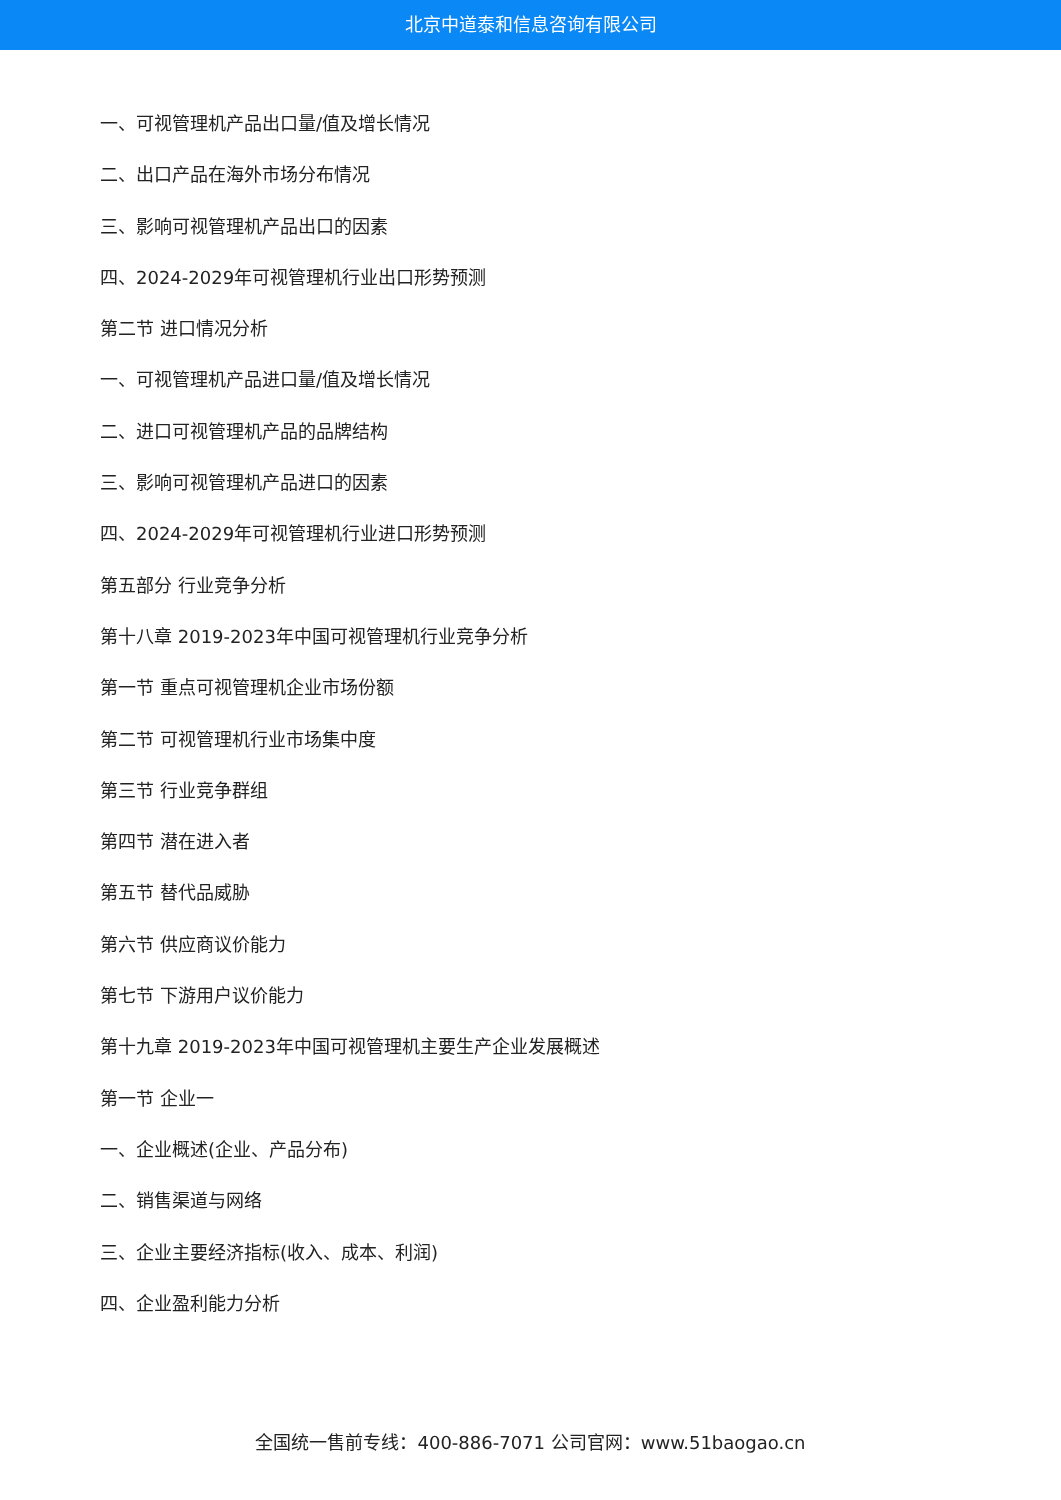北京中道泰和信息咨询有限公司
一、可视管理机产品出口量/值及增长情况
二、出口产品在海外市场分布情况
三、影响可视管理机产品出口的因素
四、2024-2029年可视管理机行业出口形势预测
第二节 进口情况分析
一、可视管理机产品进口量/值及增长情况
二、进口可视管理机产品的品牌结构
三、影响可视管理机产品进口的因素
四、2024-2029年可视管理机行业进口形势预测
第五部分 行业竞争分析
第十八章 2019-2023年中国可视管理机行业竞争分析
第一节 重点可视管理机企业市场份额
第二节 可视管理机行业市场集中度
第三节 行业竞争群组
第四节 潜在进入者
第五节 替代品威胁
第六节 供应商议价能力
第七节 下游用户议价能力
第十九章 2019-2023年中国可视管理机主要生产企业发展概述
第一节 企业一
一、企业概述(企业、产品分布)
二、销售渠道与网络
三、企业主要经济指标(收入、成本、利润)
四、企业盈利能力分析
全国统一售前专线：400-886-7071 公司官网：www.51baogao.cn